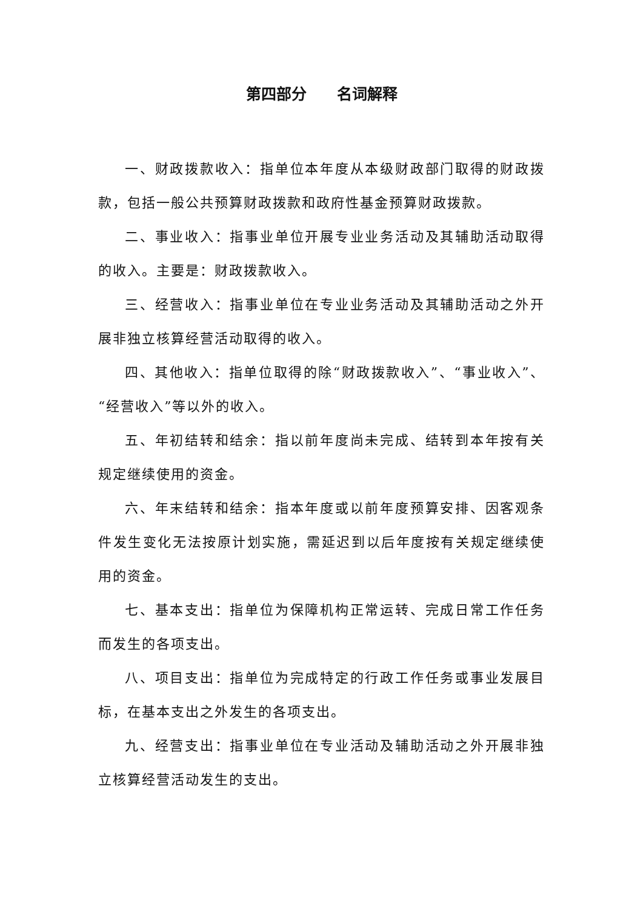第四部分  名词解释
一、财政拨款收入：指单位本年度从本级财政部门取得的财政拨款，包括一般公共预算财政拨款和政府性基金预算财政拨款。
二、事业收入：指事业单位开展专业业务活动及其辅助活动取得的收入。主要是：财政拨款收入。
三、经营收入：指事业单位在专业业务活动及其辅助活动之外开展非独立核算经营活动取得的收入。
四、其他收入：指单位取得的除“财政拨款收入”、“事业收入”、“经营收入”等以外的收入。
五、年初结转和结余：指以前年度尚未完成、结转到本年按有关规定继续使用的资金。
六、年末结转和结余：指本年度或以前年度预算安排、因客观条件发生变化无法按原计划实施，需延迟到以后年度按有关规定继续使用的资金。
七、基本支出：指单位为保障机构正常运转、完成日常工作任务而发生的各项支出。
八、项目支出：指单位为完成特定的行政工作任务或事业发展目标，在基本支出之外发生的各项支出。
九、经营支出：指事业单位在专业活动及辅助活动之外开展非独立核算经营活动发生的支出。